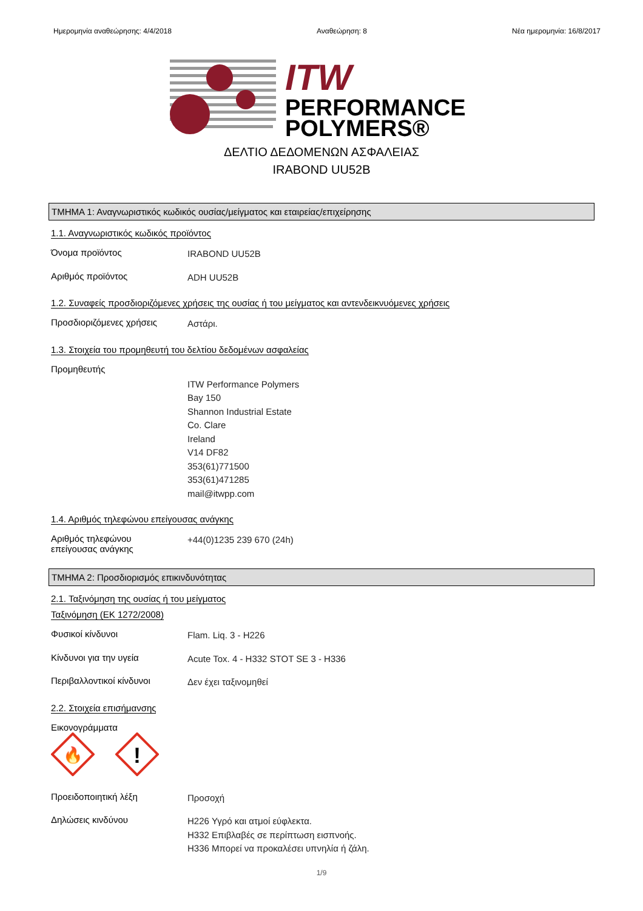Ημερομηνία αναθεώρησης: 4/4/2018 Αναθεώρηση: 8 Νέα ημερομηνία: 16/8/2017
ITW
PERFORMANCE
POLYMERS®
ΔΕΛΤΙΟ ΔΕΔΟΜΕΝΩΝ ΑΣΦΑΛΕΙΑΣ
IRABOND UU52B
ΤΜΗΜΑ 1: Αναγνωριστικός κωδικός ουσίας/μείγματος και εταιρείας/επιχείρησης
1.1. Αναγνωριστικός κωδικός προϊόντος
Όνομα προϊόντος
IRABOND UU52B
Αριθμός προϊόντος
ADH UU52B
1.2. Συναφείς προσδιοριζόμενες χρήσεις της ουσίας ή του μείγματος και αντενδεικνυόμενες χρήσεις
Προσδιοριζόμενες χρήσεις
Αστάρι.
1.3. Στοιχεία του προμηθευτή του δελτίου δεδομένων ασφαλείας
Προμηθευτής
ITW Performance Polymers
Bay 150
Shannon Industrial Estate
Co. Clare
Ireland
V14 DF82
353(61)771500
353(61)471285
mail@itwpp.com
1.4. Αριθμός τηλεφώνου επείγουσας ανάγκης
Αριθμός τηλεφώνου
επείγουσας ανάγκης
+44(0)1235 239 670 (24h)
ΤΜΗΜΑ 2: Προσδιορισμός επικινδυνότητας
2.1. Ταξινόμηση της ουσίας ή του μείγματος
Ταξινόμηση (ΕΚ 1272/2008)
Φυσικοί κίνδυνοι
Flam. Liq. 3 - H226
Κίνδυνοι για την υγεία
Acute Tox. 4 - H332 STOT SE 3 - H336
Περιβαλλοντικοί κίνδυνοι
Δεν έχει ταξινομηθεί
2.2. Στοιχεία επισήμανσης
Εικονογράμματα
🔥
!
Προειδοποιητική λέξη
Προσοχή
Δηλώσεις κινδύνου
H226 Υγρό και ατμοί εύφλεκτα.
H332 Επιβλαβές σε περίπτωση εισπνοής.
H336 Μπορεί να προκαλέσει υπνηλία ή ζάλη.
1/9